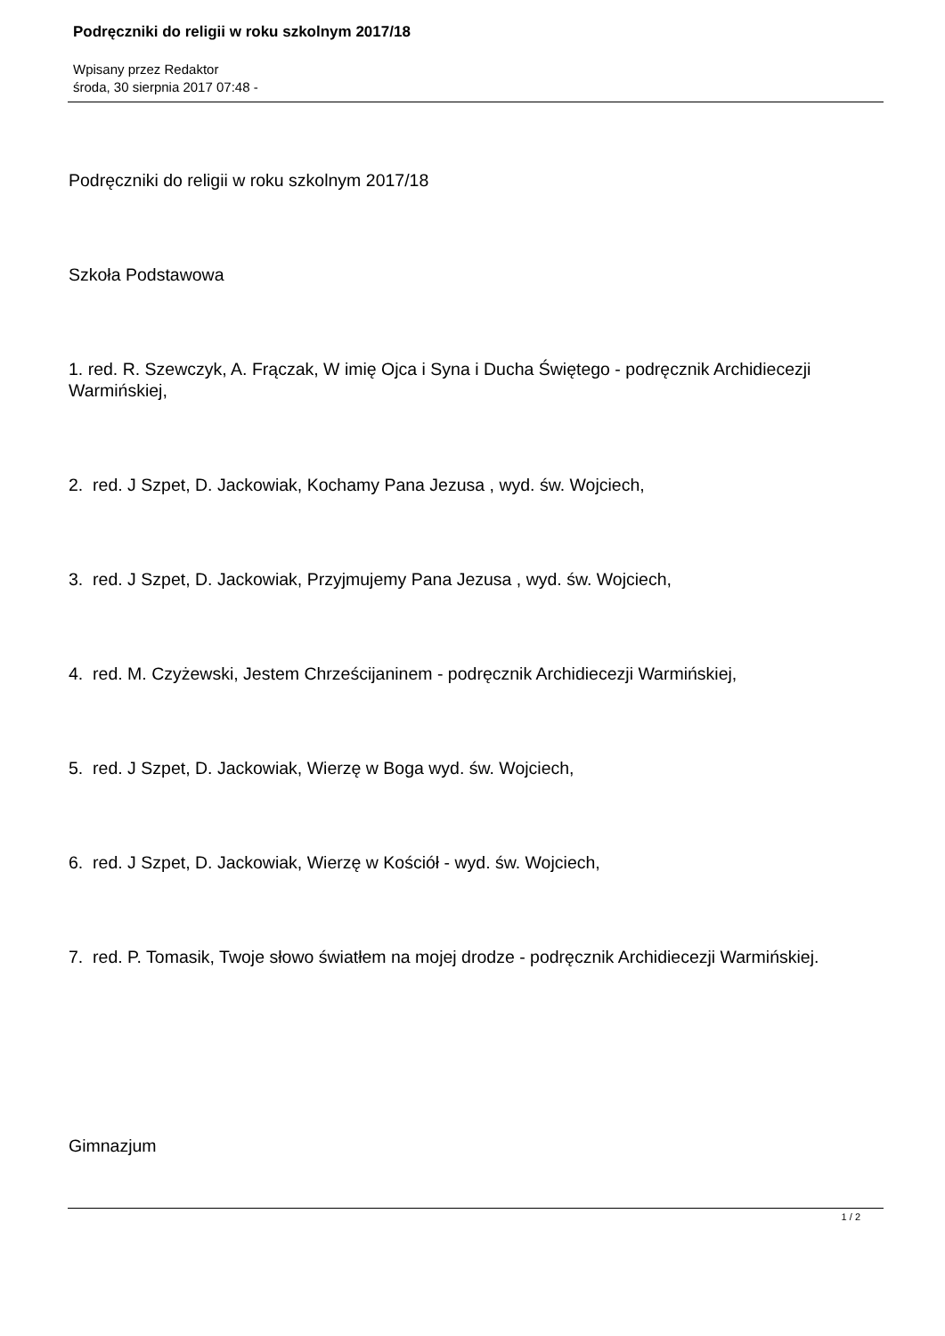Podręczniki do religii w roku szkolnym 2017/18
Wpisany przez Redaktor
środa, 30 sierpnia 2017 07:48 -
Podręczniki do religii w roku szkolnym 2017/18
Szkoła Podstawowa
1. red. R. Szewczyk, A. Frączak, W imię Ojca i Syna i Ducha Świętego - podręcznik Archidiecezji Warmińskiej,
2. red. J Szpet, D. Jackowiak, Kochamy Pana Jezusa , wyd. św. Wojciech,
3. red. J Szpet, D. Jackowiak, Przyjmujemy Pana Jezusa , wyd. św. Wojciech,
4. red. M. Czyżewski, Jestem Chrześcijaninem - podręcznik Archidiecezji Warmińskiej,
5. red. J Szpet, D. Jackowiak, Wierzę w Boga wyd. św. Wojciech,
6. red. J Szpet, D. Jackowiak, Wierzę w Kościół - wyd. św. Wojciech,
7. red. P. Tomasik, Twoje słowo światłem na mojej drodze - podręcznik Archidiecezji Warmińskiej.
Gimnazjum
1 / 2